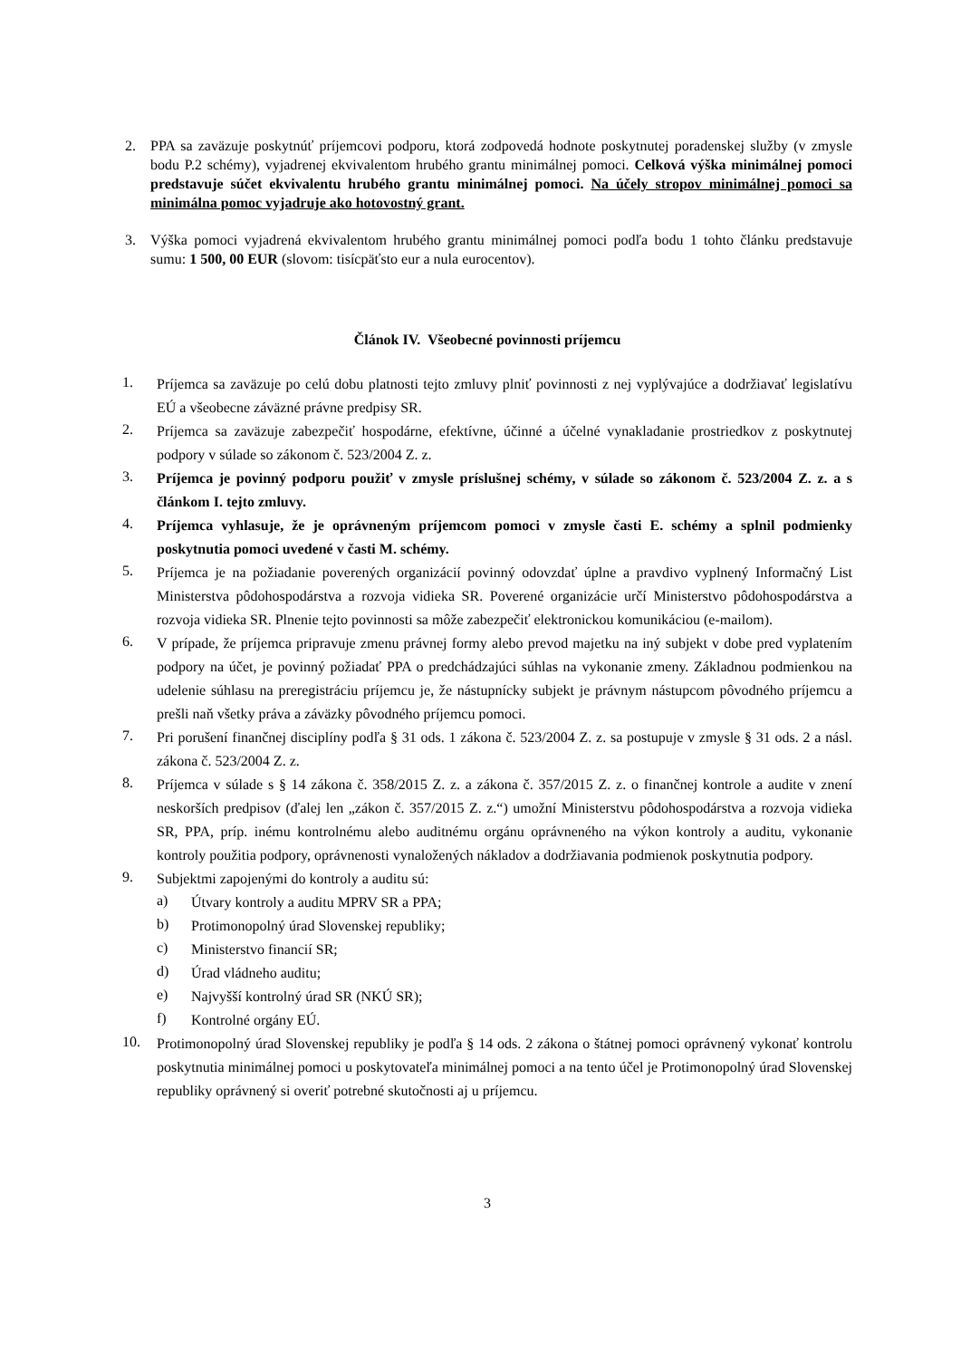2. PPA sa zaväzuje poskytnúť príjemcovi podporu, ktorá zodpovedá hodnote poskytnutej poradenskej služby (v zmysle bodu P.2 schémy), vyjadrenej ekvivalentom hrubého grantu minimálnej pomoci. Celková výška minimálnej pomoci predstavuje súčet ekvivalentu hrubého grantu minimálnej pomoci. Na účely stropov minimálnej pomoci sa minimálna pomoc vyjadruje ako hotovostný grant.
3. Výška pomoci vyjadrená ekvivalentom hrubého grantu minimálnej pomoci podľa bodu 1 tohto článku predstavuje sumu: 1 500, 00 EUR (slovom: tisícpäťsto eur a nula eurocentov).
Článok IV. Všeobecné povinnosti príjemcu
1.
Príjemca sa zaväzuje po celú dobu platnosti tejto zmluvy plniť povinnosti z nej vyplývajúce a dodržiavať legislatívu EÚ a všeobecne záväzné právne predpisy SR.
2.
Príjemca sa zaväzuje zabezpečiť hospodárne, efektívne, účinné a účelné vynakladanie prostriedkov z poskytnutej podpory v súlade so zákonom č. 523/2004 Z. z.
3.
Príjemca je povinný podporu použiť v zmysle príslušnej schémy, v súlade so zákonom č. 523/2004 Z. z. a s článkom I. tejto zmluvy.
4.
Príjemca vyhlasuje, že je oprávneným príjemcom pomoci v zmysle časti E. schémy a splnil podmienky poskytnutia pomoci uvedené v časti M. schémy.
5.
Príjemca je na požiadanie poverených organizácií povinný odovzdať úplne a pravdivo vyplnený Informačný List Ministerstva pôdohospodárstva a rozvoja vidieka SR. Poverené organizácie určí Ministerstvo pôdohospodárstva a rozvoja vidieka SR. Plnenie tejto povinnosti sa môže zabezpečiť elektronickou komunikáciou (e-mailom).
6.
V prípade, že príjemca pripravuje zmenu právnej formy alebo prevod majetku na iný subjekt v dobe pred vyplatením podpory na účet, je povinný požiadať PPA o predchádzajúci súhlas na vykonanie zmeny. Základnou podmienkou na udelenie súhlasu na preregistráciu príjemcu je, že nástupnícky subjekt je právnym nástupcom pôvodného príjemcu a prešli naň všetky práva a záväzky pôvodného príjemcu pomoci.
7.
Pri porušení finančnej disciplíny podľa § 31 ods. 1 zákona č. 523/2004 Z. z. sa postupuje v zmysle § 31 ods. 2 a násl. zákona č. 523/2004 Z. z.
8.
Príjemca v súlade s § 14 zákona č. 358/2015 Z. z. a zákona č. 357/2015 Z. z. o finančnej kontrole a audite v znení neskorších predpisov (ďalej len „zákon č. 357/2015 Z. z.“) umožní Ministerstvu pôdohospodárstva a rozvoja vidieka SR, PPA, príp. inému kontrolnému alebo auditnému orgánu oprávneného na výkon kontroly a auditu, vykonanie kontroly použitia podpory, oprávnenosti vynaložených nákladov a dodržiavania podmienok poskytnutia podpory.
9.
Subjektmi zapojenými do kontroly a auditu sú:
a)
Útvary kontroly a auditu MPRV SR a PPA;
b)
Protimonopolný úrad Slovenskej republiky;
c)
Ministerstvo financií SR;
d)
Úrad vládneho auditu;
e)
Najvyšší kontrolný úrad SR (NKÚ SR);
f)
Kontrolné orgány EÚ.
10.
Protimonopolný úrad Slovenskej republiky je podľa § 14 ods. 2 zákona o štátnej pomoci oprávnený vykonať kontrolu poskytnutia minimálnej pomoci u poskytovateľa minimálnej pomoci a na tento účel je Protimonopolný úrad Slovenskej republiky oprávnený si overiť potrebné skutočnosti aj u príjemcu.
3